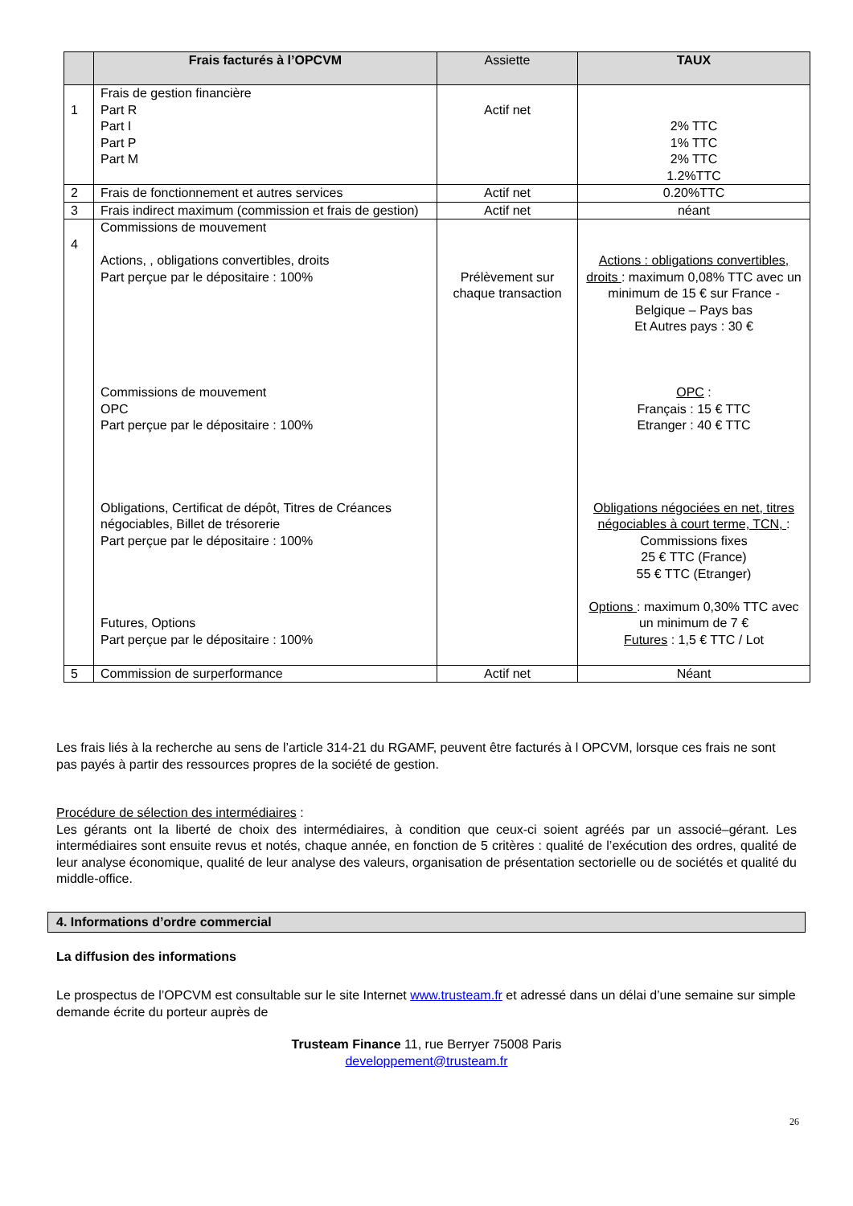| | Frais facturés à l’OPCVM | Assiette | TAUX |
| --- | --- | --- | --- |
| 1 | Frais de gestion financière Part R Part I Part P Part M | Actif net | 2% TTC 1% TTC 2% TTC 1.2%TTC |
| 2 | Frais de fonctionnement et autres services | Actif net | 0.20%TTC |
| 3 | Frais indirect maximum (commission et frais de gestion) | Actif net | néant |
| 4 | Commissions de mouvement Actions, , obligations convertibles, droits Part perçue par le dépositaire : 100% Commissions de mouvement OPC Part perçue par le dépositaire : 100% Obligations, Certificat de dépôt, Titres de Créances négociables, Billet de trésorerie Part perçue par le dépositaire : 100% Futures, Options Part perçue par le dépositaire : 100% | Prélèvement sur chaque transaction | Actions : obligations convertibles, droits : maximum 0,08% TTC avec un minimum de 15 € sur France - Belgique – Pays bas Et Autres pays : 30 € OPC : Français : 15 € TTC Etranger : 40 € TTC Obligations négociées en net, titres négociables à court terme, TCN, : Commissions fixes 25 € TTC (France) 55 € TTC (Etranger) Options : maximum 0,30% TTC avec un minimum de 7 € Futures : 1,5 € TTC / Lot |
| 5 | Commission de surperformance | Actif net | Néant |
Les frais liés à la recherche au sens de l’article 314-21 du RGAMF, peuvent être facturés à l OPCVM, lorsque ces frais ne sont pas payés à partir des ressources propres de la société de gestion.
Procédure de sélection des intermédiaires :
Les gérants ont la liberté de choix des intermédiaires, à condition que ceux-ci soient agréés par un associé–gérant. Les intermédiaires sont ensuite revus et notés, chaque année, en fonction de 5 critères : qualité de l’exécution des ordres, qualité de leur analyse économique, qualité de leur analyse des valeurs, organisation de présentation sectorielle ou de sociétés et qualité du middle-office.
4. Informations d’ordre commercial
La diffusion des informations
Le prospectus de l’OPCVM est consultable sur le site Internet www.trusteam.fr et adressé dans un délai d’une semaine sur simple demande écrite du porteur auprès de
Trusteam Finance 11, rue Berryer 75008 Paris
developpement@trusteam.fr
26